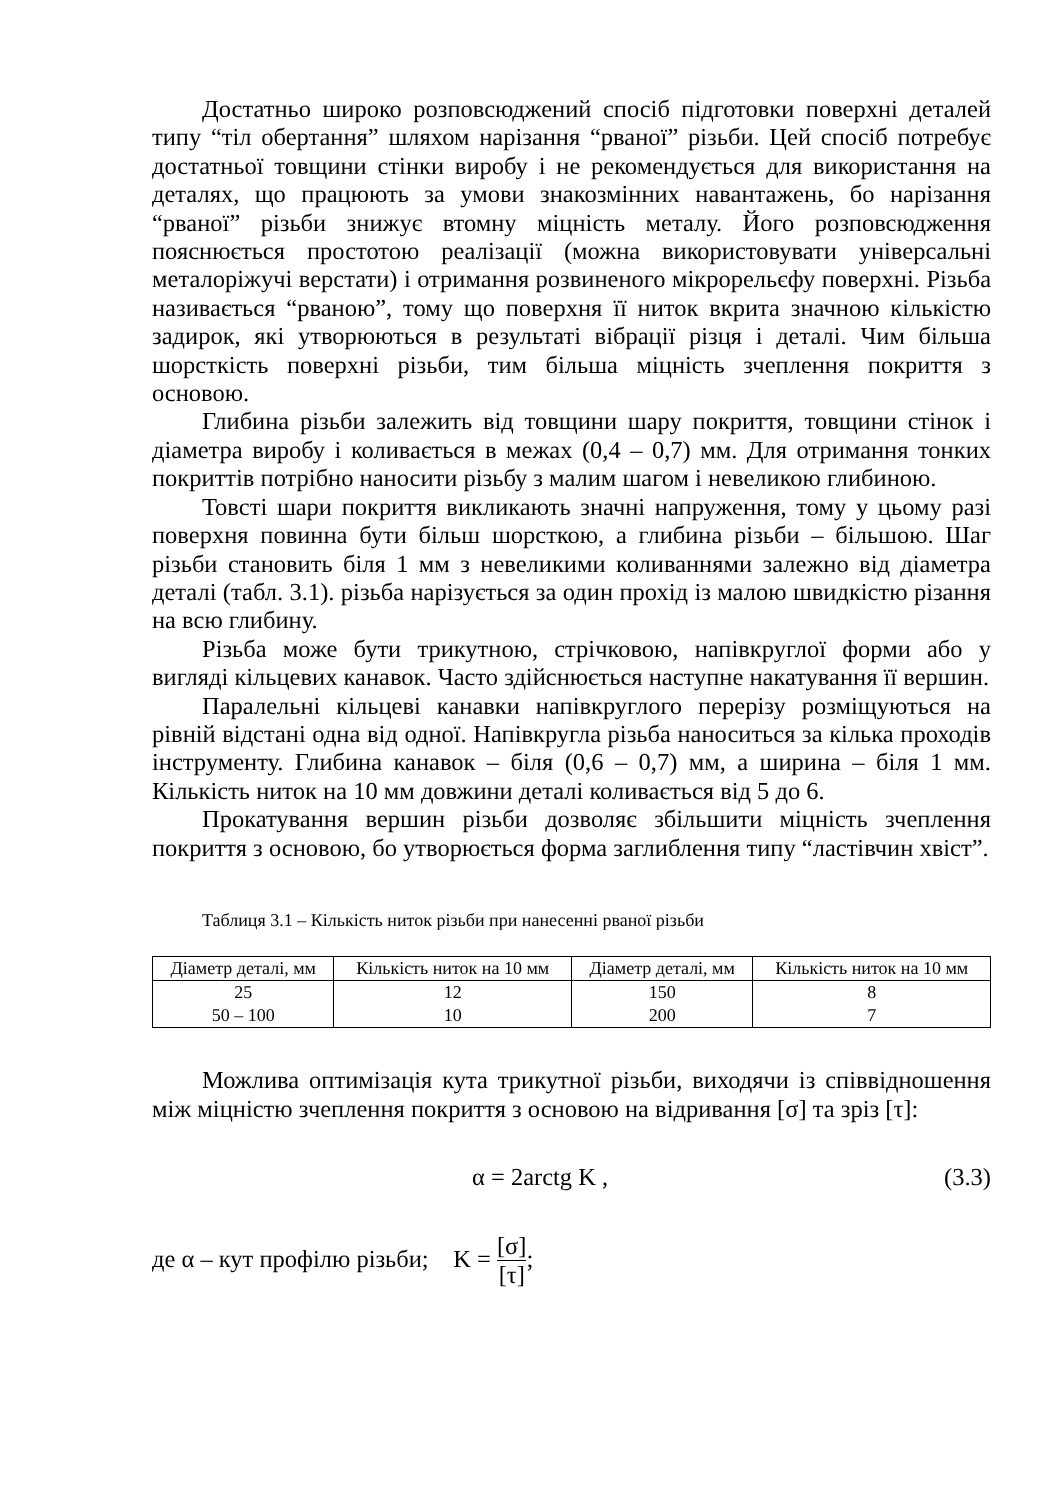Достатньо широко розповсюджений спосіб підготовки поверхні деталей типу “тіл обертання” шляхом нарізання “рваної” різьби. Цей спосіб потребує достатньої товщини стінки виробу і не рекомендується для використання на деталях, що працюють за умови знакозмінних навантажень, бо нарізання “рваної” різьби знижує втомну міцність металу. Його розповсюдження пояснюється простотою реалізації (можна використовувати універсальні металоріжучі верстати) і отримання розвиненого мікрорельєфу поверхні. Різьба називається “рваною”, тому що поверхня її ниток вкрита значною кількістю задирок, які утворюються в результаті вібрації різця і деталі. Чим більша шорсткість поверхні різьби, тим більша міцність зчеплення покриття з основою.
Глибина різьби залежить від товщини шару покриття, товщини стінок і діаметра виробу і коливається в межах (0,4 – 0,7) мм. Для отримання тонких покриттів потрібно наносити різьбу з малим шагом і невеликою глибиною.
Товсті шари покриття викликають значні напруження, тому у цьому разі поверхня повинна бути більш шорсткою, а глибина різьби – більшою. Шаг різьби становить біля 1 мм з невеликими коливаннями залежно від діаметра деталі (табл. 3.1). різьба нарізується за один прохід із малою швидкістю різання на всю глибину.
Різьба може бути трикутною, стрічковою, напівкруглої форми або у вигляді кільцевих канавок. Часто здійснюється наступне накатування її вершин.
Паралельні кільцеві канавки напівкруглого перерізу розміщуються на рівній відстані одна від одної. Напівкругла різьба наноситься за кілька проходів інструменту. Глибина канавок – біля (0,6 – 0,7) мм, а ширина – біля 1 мм. Кількість ниток на 10 мм довжини деталі коливається від 5 до 6.
Прокатування вершин різьби дозволяє збільшити міцність зчеплення покриття з основою, бо утворюється форма заглиблення типу “ластівчин хвіст”.
Таблиця 3.1 – Кількість ниток різьби при нанесенні рваної різьби
| Діаметр деталі, мм | Кількість ниток на 10 мм | Діаметр деталі, мм | Кількість ниток на 10 мм |
| --- | --- | --- | --- |
| 25 | 12 | 150 | 8 |
| 50 – 100 | 10 | 200 | 7 |
Можлива оптимізація кута трикутної різьби, виходячи із співвідношення між міцністю зчеплення покриття з основою на відривання [σ] та зріз [τ]:
α = 2arctg K , (3.3)
де α – кут профілю різьби; K = [σ] [τ];